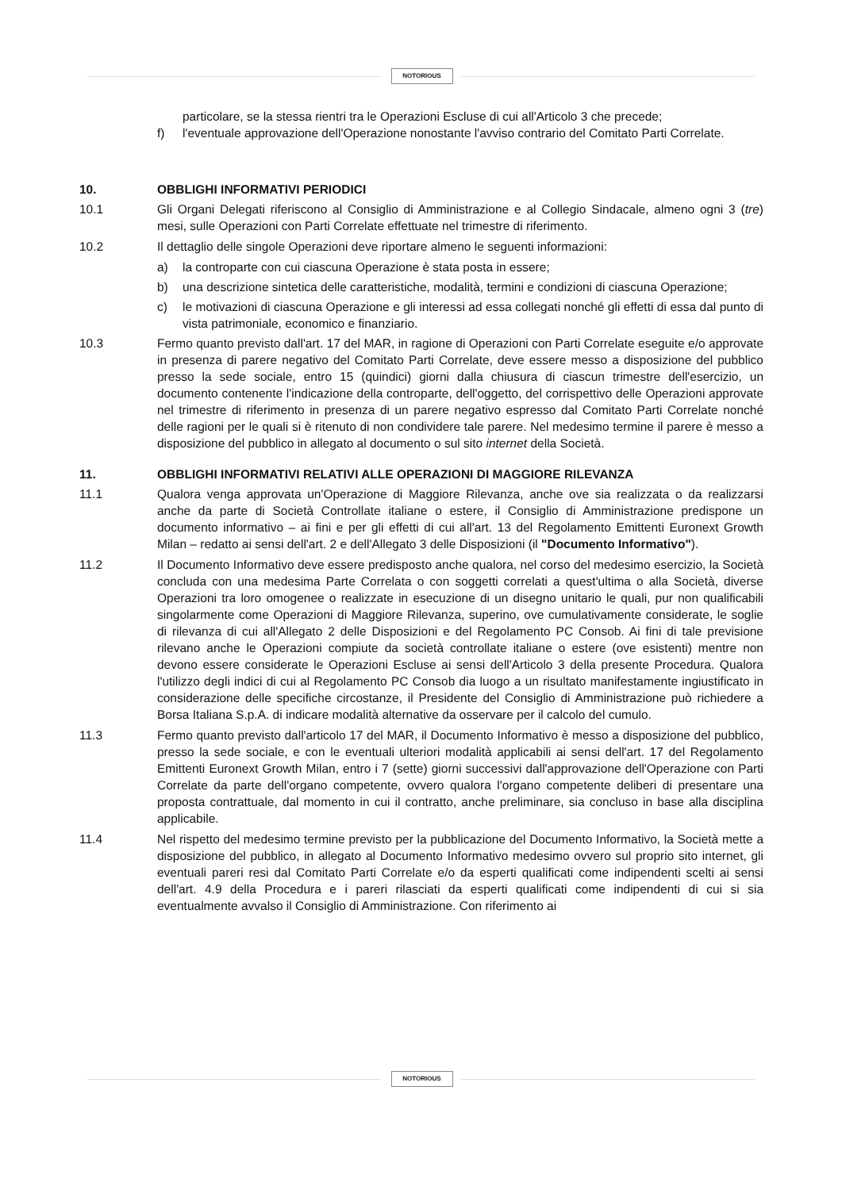NOTORIOUS
particolare, se la stessa rientri tra le Operazioni Escluse di cui all'Articolo 3 che precede;
f) l'eventuale approvazione dell'Operazione nonostante l'avviso contrario del Comitato Parti Correlate.
10. OBBLIGHI INFORMATIVI PERIODICI
10.1 Gli Organi Delegati riferiscono al Consiglio di Amministrazione e al Collegio Sindacale, almeno ogni 3 (tre) mesi, sulle Operazioni con Parti Correlate effettuate nel trimestre di riferimento.
10.2 Il dettaglio delle singole Operazioni deve riportare almeno le seguenti informazioni:
a) la controparte con cui ciascuna Operazione è stata posta in essere;
b) una descrizione sintetica delle caratteristiche, modalità, termini e condizioni di ciascuna Operazione;
c) le motivazioni di ciascuna Operazione e gli interessi ad essa collegati nonché gli effetti di essa dal punto di vista patrimoniale, economico e finanziario.
10.3 Fermo quanto previsto dall'art. 17 del MAR, in ragione di Operazioni con Parti Correlate eseguite e/o approvate in presenza di parere negativo del Comitato Parti Correlate, deve essere messo a disposizione del pubblico presso la sede sociale, entro 15 (quindici) giorni dalla chiusura di ciascun trimestre dell'esercizio, un documento contenente l'indicazione della controparte, dell'oggetto, del corrispettivo delle Operazioni approvate nel trimestre di riferimento in presenza di un parere negativo espresso dal Comitato Parti Correlate nonché delle ragioni per le quali si è ritenuto di non condividere tale parere. Nel medesimo termine il parere è messo a disposizione del pubblico in allegato al documento o sul sito internet della Società.
11. OBBLIGHI INFORMATIVI RELATIVI ALLE OPERAZIONI DI MAGGIORE RILEVANZA
11.1 Qualora venga approvata un'Operazione di Maggiore Rilevanza, anche ove sia realizzata o da realizzarsi anche da parte di Società Controllate italiane o estere, il Consiglio di Amministrazione predispone un documento informativo – ai fini e per gli effetti di cui all'art. 13 del Regolamento Emittenti Euronext Growth Milan – redatto ai sensi dell'art. 2 e dell'Allegato 3 delle Disposizioni (il "Documento Informativo").
11.2 Il Documento Informativo deve essere predisposto anche qualora, nel corso del medesimo esercizio, la Società concluda con una medesima Parte Correlata o con soggetti correlati a quest'ultima o alla Società, diverse Operazioni tra loro omogenee o realizzate in esecuzione di un disegno unitario le quali, pur non qualificabili singolarmente come Operazioni di Maggiore Rilevanza, superino, ove cumulativamente considerate, le soglie di rilevanza di cui all'Allegato 2 delle Disposizioni e del Regolamento PC Consob. Ai fini di tale previsione rilevano anche le Operazioni compiute da società controllate italiane o estere (ove esistenti) mentre non devono essere considerate le Operazioni Escluse ai sensi dell'Articolo 3 della presente Procedura. Qualora l'utilizzo degli indici di cui al Regolamento PC Consob dia luogo a un risultato manifestamente ingiustificato in considerazione delle specifiche circostanze, il Presidente del Consiglio di Amministrazione può richiedere a Borsa Italiana S.p.A. di indicare modalità alternative da osservare per il calcolo del cumulo.
11.3 Fermo quanto previsto dall'articolo 17 del MAR, il Documento Informativo è messo a disposizione del pubblico, presso la sede sociale, e con le eventuali ulteriori modalità applicabili ai sensi dell'art. 17 del Regolamento Emittenti Euronext Growth Milan, entro i 7 (sette) giorni successivi dall'approvazione dell'Operazione con Parti Correlate da parte dell'organo competente, ovvero qualora l'organo competente deliberi di presentare una proposta contrattuale, dal momento in cui il contratto, anche preliminare, sia concluso in base alla disciplina applicabile.
11.4 Nel rispetto del medesimo termine previsto per la pubblicazione del Documento Informativo, la Società mette a disposizione del pubblico, in allegato al Documento Informativo medesimo ovvero sul proprio sito internet, gli eventuali pareri resi dal Comitato Parti Correlate e/o da esperti qualificati come indipendenti scelti ai sensi dell'art. 4.9 della Procedura e i pareri rilasciati da esperti qualificati come indipendenti di cui si sia eventualmente avvalso il Consiglio di Amministrazione. Con riferimento ai
NOTORIOUS